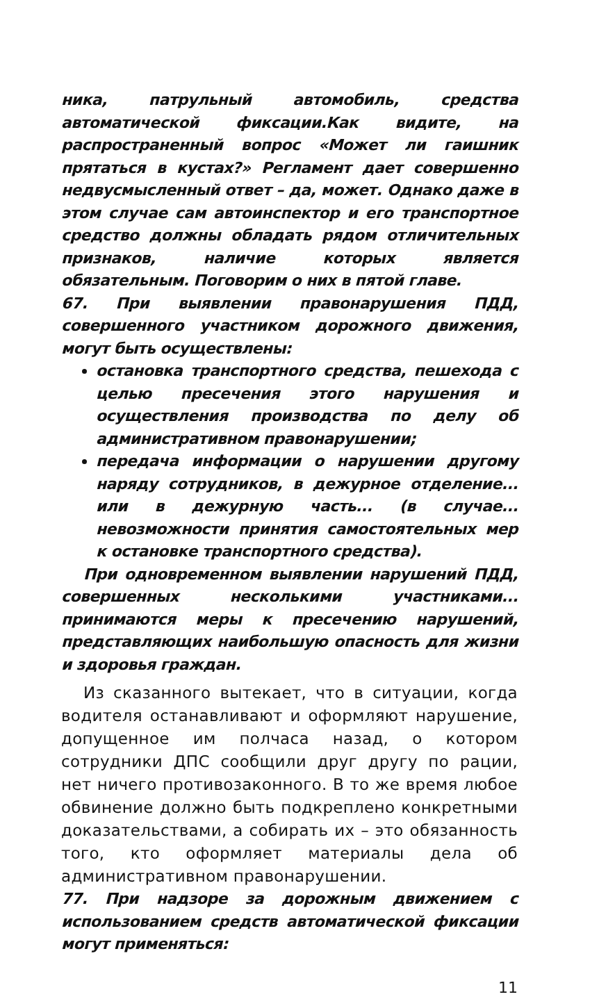ника, патрульный автомобиль, средства автоматической фиксации.Как видите, на распространенный вопрос «Может ли гаишник прятаться в кустах?» Регламент дает совершенно недвусмысленный ответ – да, может. Однако даже в этом случае сам автоинспектор и его транспортное средство должны обладать рядом отличительных признаков, наличие которых является обязательным. Поговорим о них в пятой главе.
67. При выявлении правонарушения ПДД, совершенного участником дорожного движения, могут быть осуществлены:
остановка транспортного средства, пешехода с целью пресечения этого нарушения и осуществления производства по делу об административном правонарушении;
передача информации о нарушении другому наряду сотрудников, в дежурное отделение... или в дежурную часть... (в случае... невозможности принятия самостоятельных мер к остановке транспортного средства).
При одновременном выявлении нарушений ПДД, совершенных несколькими участниками... принимаются меры к пресечению нарушений, представляющих наибольшую опасность для жизни и здоровья граждан.
Из сказанного вытекает, что в ситуации, когда водителя останавливают и оформляют нарушение, допущенное им полчаса назад, о котором сотрудники ДПС сообщили друг другу по рации, нет ничего противозаконного. В то же время любое обвинение должно быть подкреплено конкретными доказательствами, а собирать их – это обязанность того, кто оформляет материалы дела об административном правонарушении.
77. При надзоре за дорожным движением с использованием средств автоматической фиксации могут применяться:
11